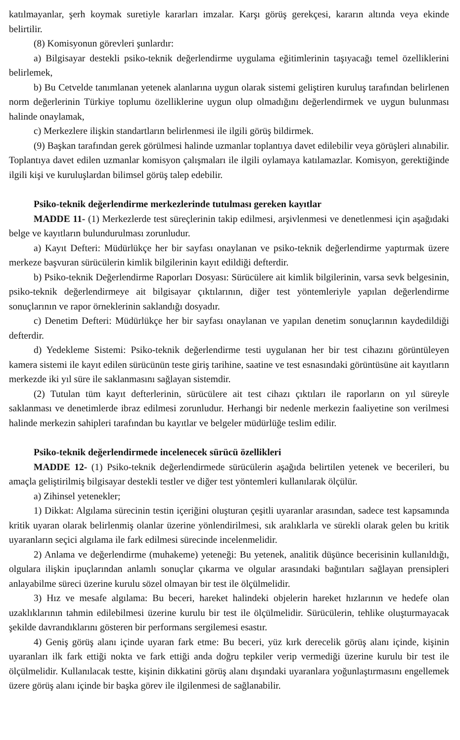katılmayanlar, şerh koymak suretiyle kararları imzalar. Karşı görüş gerekçesi, kararın altında veya ekinde belirtilir.
(8) Komisyonun görevleri şunlardır:
a) Bilgisayar destekli psiko-teknik değerlendirme uygulama eğitimlerinin taşıyacağı temel özelliklerini belirlemek,
b) Bu Cetvelde tanımlanan yetenek alanlarına uygun olarak sistemi geliştiren kuruluş tarafından belirlenen norm değerlerinin Türkiye toplumu özelliklerine uygun olup olmadığını değerlendirmek ve uygun bulunması halinde onaylamak,
c) Merkezlere ilişkin standartların belirlenmesi ile ilgili görüş bildirmek.
(9) Başkan tarafından gerek görülmesi halinde uzmanlar toplantıya davet edilebilir veya görüşleri alınabilir. Toplantıya davet edilen uzmanlar komisyon çalışmaları ile ilgili oylamaya katılamazlar. Komisyon, gerektiğinde ilgili kişi ve kuruluşlardan bilimsel görüş talep edebilir.
Psiko-teknik değerlendirme merkezlerinde tutulması gereken kayıtlar
MADDE 11- (1) Merkezlerde test süreçlerinin takip edilmesi, arşivlenmesi ve denetlenmesi için aşağıdaki belge ve kayıtların bulundurulması zorunludur.
a) Kayıt Defteri: Müdürlükçe her bir sayfası onaylanan ve psiko-teknik değerlendirme yaptırmak üzere merkeze başvuran sürücülerin kimlik bilgilerinin kayıt edildiği defterdir.
b) Psiko-teknik Değerlendirme Raporları Dosyası: Sürücülere ait kimlik bilgilerinin, varsa sevk belgesinin, psiko-teknik değerlendirmeye ait bilgisayar çıktılarının, diğer test yöntemleriyle yapılan değerlendirme sonuçlarının ve rapor örneklerinin saklandığı dosyadır.
c) Denetim Defteri: Müdürlükçe her bir sayfası onaylanan ve yapılan denetim sonuçlarının kaydedildiği defterdir.
d) Yedekleme Sistemi: Psiko-teknik değerlendirme testi uygulanan her bir test cihazını görüntüleyen kamera sistemi ile kayıt edilen sürücünün teste giriş tarihine, saatine ve test esnasındaki görüntüsüne ait kayıtların merkezde iki yıl süre ile saklanmasını sağlayan sistemdir.
(2) Tutulan tüm kayıt defterlerinin, sürücülere ait test cihazı çıktıları ile raporların on yıl süreyle saklanması ve denetimlerde ibraz edilmesi zorunludur. Herhangi bir nedenle merkezin faaliyetine son verilmesi halinde merkezin sahipleri tarafından bu kayıtlar ve belgeler müdürlüğe teslim edilir.
Psiko-teknik değerlendirmede incelenecek sürücü özellikleri
MADDE 12- (1) Psiko-teknik değerlendirmede sürücülerin aşağıda belirtilen yetenek ve becerileri, bu amaçla geliştirilmiş bilgisayar destekli testler ve diğer test yöntemleri kullanılarak ölçülür.
a) Zihinsel yetenekler;
1) Dikkat: Algılama sürecinin testin içeriğini oluşturan çeşitli uyaranlar arasından, sadece test kapsamında kritik uyaran olarak belirlenmiş olanlar üzerine yönlendirilmesi, sık aralıklarla ve sürekli olarak gelen bu kritik uyaranların seçici algılama ile fark edilmesi sürecinde incelenmelidir.
2) Anlama ve değerlendirme (muhakeme) yeteneği: Bu yetenek, analitik düşünce becerisinin kullanıldığı, olgulara ilişkin ipuçlarından anlamlı sonuçlar çıkarma ve olgular arasındaki bağıntıları sağlayan prensipleri anlayabilme süreci üzerine kurulu sözel olmayan bir test ile ölçülmelidir.
3) Hız ve mesafe algılama: Bu beceri, hareket halindeki objelerin hareket hızlarının ve hedefe olan uzaklıklarının tahmin edilebilmesi üzerine kurulu bir test ile ölçülmelidir. Sürücülerin, tehlike oluşturmayacak şekilde davrandıklarını gösteren bir performans sergilemesi esastır.
4) Geniş görüş alanı içinde uyaran fark etme: Bu beceri, yüz kırk derecelik görüş alanı içinde, kişinin uyaranları ilk fark ettiği nokta ve fark ettiği anda doğru tepkiler verip vermediği üzerine kurulu bir test ile ölçülmelidir. Kullanılacak testte, kişinin dikkatini görüş alanı dışındaki uyaranlara yoğunlaştırmasını engellemek üzere görüş alanı içinde bir başka görev ile ilgilenmesi de sağlanabilir.